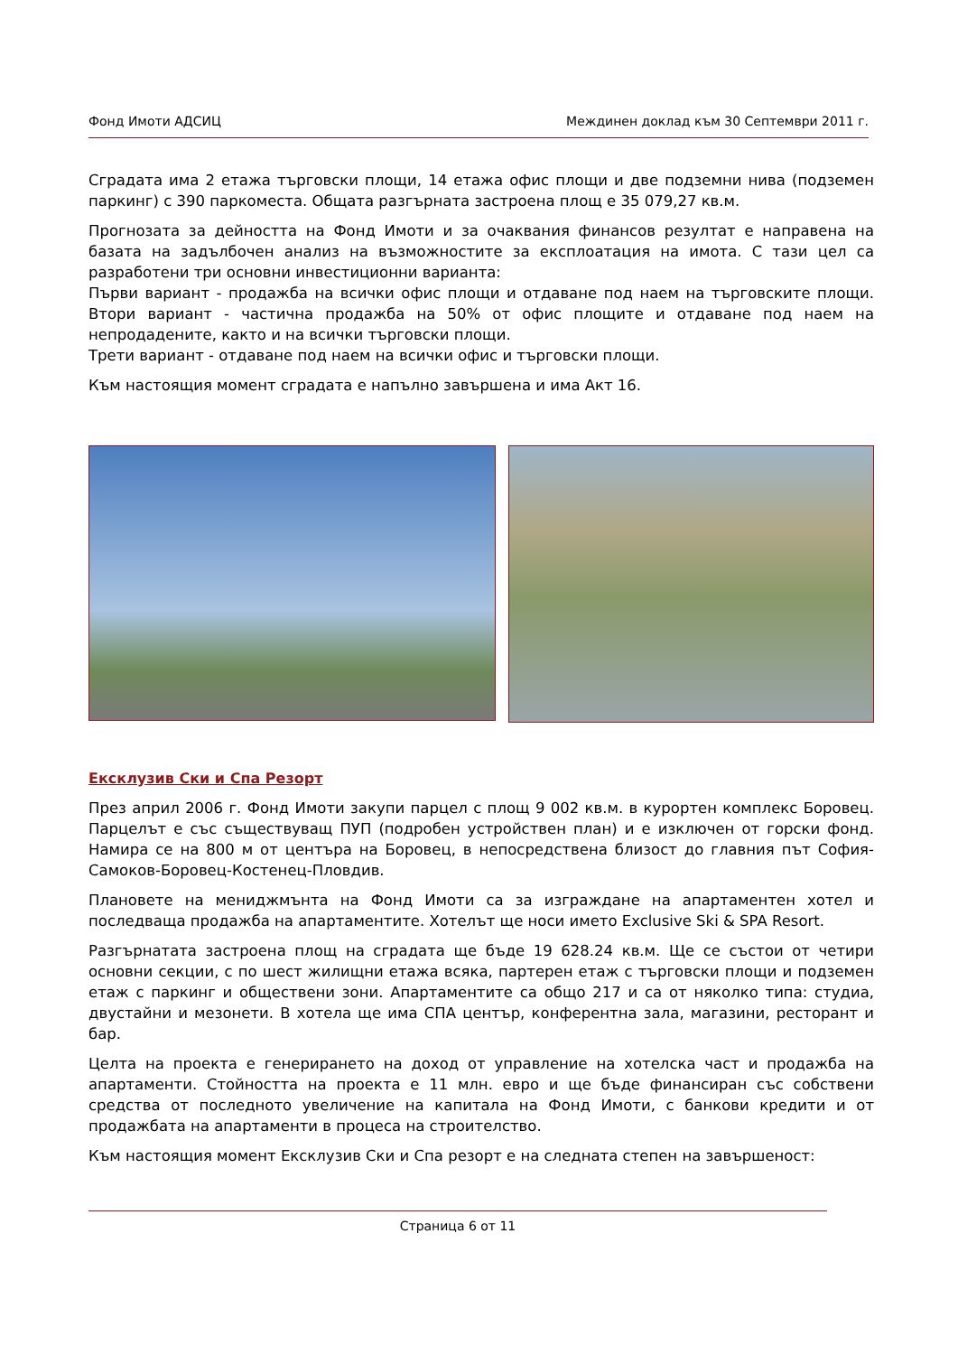Фонд Имоти АДСИЦ Междинен доклад към 30 Септември 2011 г.
Сградата има 2 етажа търговски площи, 14 етажа офис площи и две подземни нива (подземен паркинг) с 390 паркоместа. Общата разгърната застроена площ е 35 079,27 кв.м.
Прогнозата за дейността на Фонд Имоти и за очаквания финансов резултат е направена на базата на задълбочен анализ на възможностите за експлоатация на имота. С тази цел са разработени три основни инвестиционни варианта:
Първи вариант - продажба на всички офис площи и отдаване под наем на търговските площи. Втори вариант - частична продажба на 50% от офис площите и отдаване под наем на непродадените, както и на всички търговски площи.
Трети вариант - отдаване под наем на всички офис и търговски площи.
Към настоящия момент сградата е напълно завършена и има Акт 16.
Ексклузив Ски и Спа Резорт
През април 2006 г. Фонд Имоти закупи парцел с площ 9 002 кв.м. в курортен комплекс Боровец. Парцелът е със съществуващ ПУП (подробен устройствен план) и е изключен от горски фонд. Намира се на 800 м от центъра на Боровец, в непосредствена близост до главния път София-Самоков-Боровец-Костенец-Пловдив.
Плановете на мениджмънта на Фонд Имоти са за изграждане на апартаментен хотел и последваща продажба на апартаментите. Хотелът ще носи името Exclusive Ski & SPA Resort.
Разгърнатата застроена площ на сградата ще бъде 19 628.24 кв.м. Ще се състои от четири основни секции, с по шест жилищни етажа всяка, партерен етаж с търговски площи и подземен етаж с паркинг и обществени зони. Апартаментите са общо 217 и са от няколко типа: студиа, двустайни и мезонети. В хотела ще има СПА център, конферентна зала, магазини, ресторант и бар.
Целта на проекта е генерирането на доход от управление на хотелска част и продажба на апартаменти. Стойността на проекта е 11 млн. евро и ще бъде финансиран със собствени средства от последното увеличение на капитала на Фонд Имоти, с банкови кредити и от продажбата на апартаменти в процеса на строителство.
Към настоящия момент Ексклузив Ски и Спа резорт е на следната степен на завършеност:
Страница 6 от 11